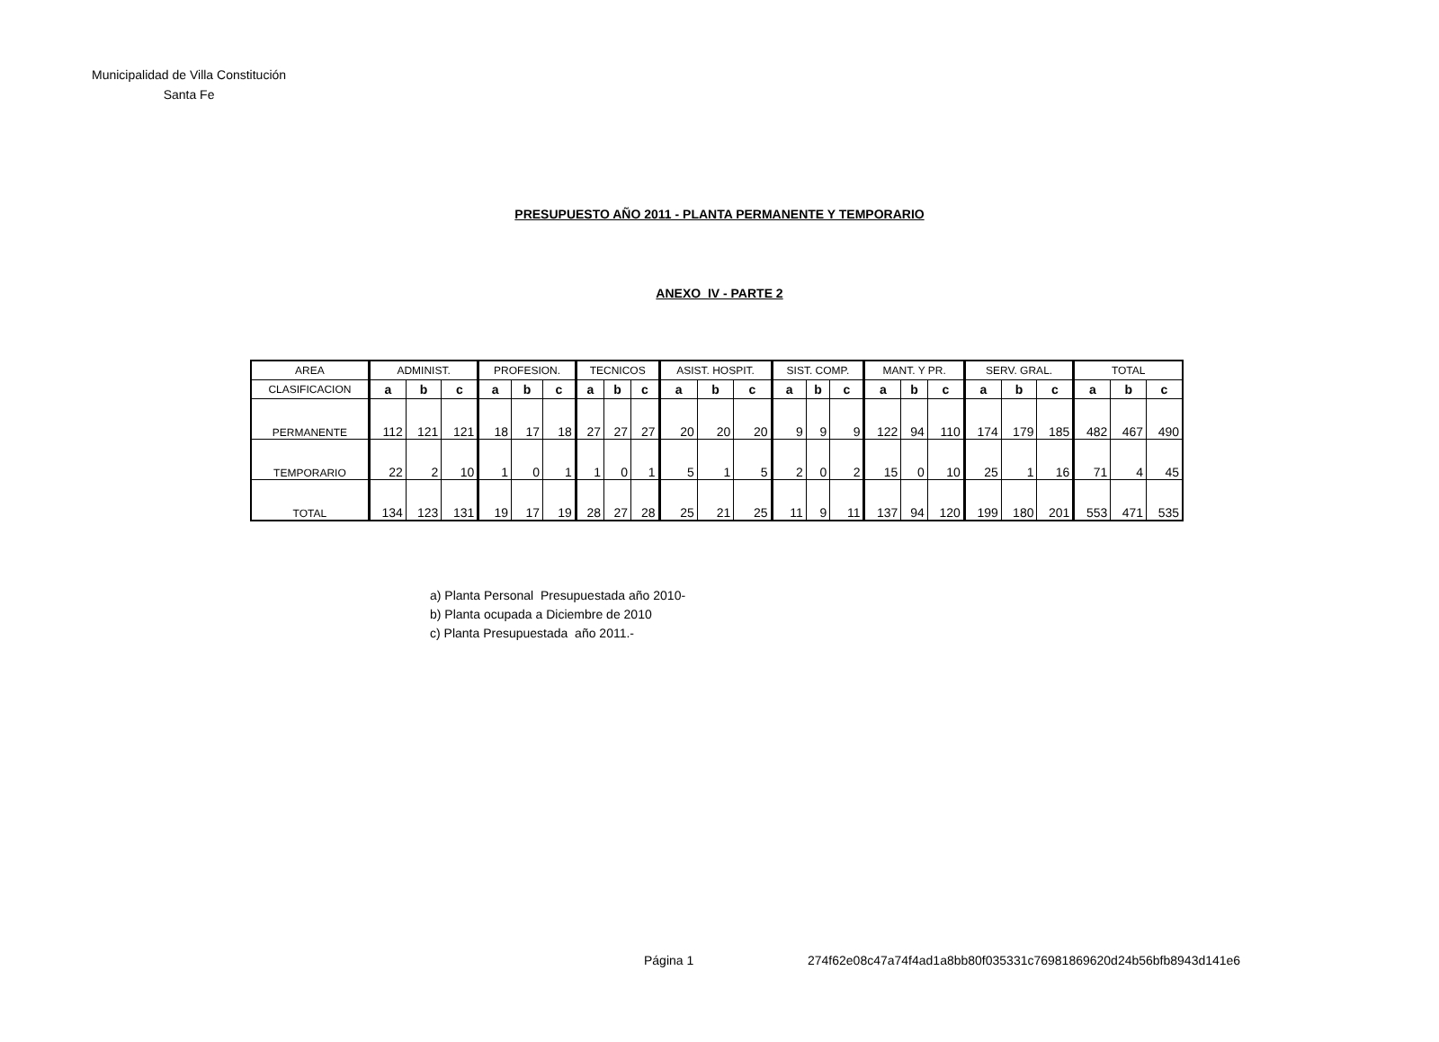Municipalidad de Villa Constitución
Santa Fe
PRESUPUESTO AÑO 2011 - PLANTA PERMANENTE Y TEMPORARIO
ANEXO IV - PARTE 2
| AREA | ADMINIST. | | | PROFESION. | | | TECNICOS | | | ASIST. HOSPIT. | | | SIST. COMP. | | | MANT. Y PR. | | | SERV. GRAL. | | | TOTAL | | |
| --- | --- | --- | --- | --- | --- | --- | --- | --- | --- | --- | --- | --- | --- | --- | --- | --- | --- | --- | --- | --- | --- | --- | --- | --- |
| CLASIFICACION | a | b | c | a | b | c | a | b | c | a | b | c | a | b | c | a | b | c | a | b | c | a | b | c |
| PERMANENTE | 112 | 121 | 121 | 18 | 17 | 18 | 27 | 27 | 27 | 20 | 20 | 20 | 9 | 9 | 9 | 122 | 94 | 110 | 174 | 179 | 185 | 482 | 467 | 490 |
| TEMPORARIO | 22 | 2 | 10 | 1 | 0 | 1 | 1 | 0 | 1 | 5 | 1 | 5 | 2 | 0 | 2 | 15 | 0 | 10 | 25 | 1 | 16 | 71 | 4 | 45 |
| TOTAL | 134 | 123 | 131 | 19 | 17 | 19 | 28 | 27 | 28 | 25 | 21 | 25 | 11 | 9 | 11 | 137 | 94 | 120 | 199 | 180 | 201 | 553 | 471 | 535 |
a) Planta Personal Presupuestada año 2010-
b) Planta ocupada a Diciembre de 2010
c) Planta Presupuestada año 2011.-
Página 1
274f62e08c47a74f4ad1a8bb80f035331c76981869620d24b56bfb8943d141e6